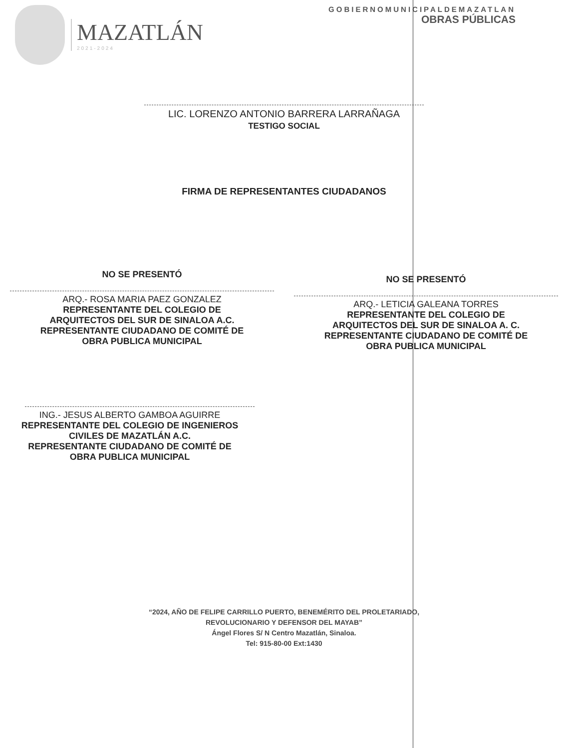MAZATLÁN
2021-2024
GOBIERNOMUNICIPALDEMAZATLAN
OBRAS PÚBLICAS
LIC. LORENZO ANTONIO BARRERA LARRAÑAGA
TESTIGO SOCIAL
FIRMA DE REPRESENTANTES CIUDADANOS
NO SE PRESENTÓ
ARQ.- ROSA MARIA PAEZ GONZALEZ
REPRESENTANTE DEL COLEGIO DE
ARQUITECTOS DEL SUR DE SINALOA A.C.
REPRESENTANTE CIUDADANO DE COMITÉ DE
OBRA PUBLICA MUNICIPAL
NO SE PRESENTÓ
ARQ.- LETICIA GALEANA TORRES
REPRESENTANTE DEL COLEGIO DE
ARQUITECTOS DEL SUR DE SINALOA A. C.
REPRESENTANTE CIUDADANO DE COMITÉ DE
OBRA PUBLICA MUNICIPAL
ING.- JESUS ALBERTO GAMBOA AGUIRRE
REPRESENTANTE DEL COLEGIO DE INGENIEROS
CIVILES DE MAZATLÁN A.C.
REPRESENTANTE CIUDADANO DE COMITÉ DE
OBRA PUBLICA MUNICIPAL
“2024, AÑO DE FELIPE CARRILLO PUERTO, BENEMÉRITO DEL PROLETARIADO,
REVOLUCIONARIO Y DEFENSOR DEL MAYAB”
Ángel Flores S/ N Centro Mazatlán, Sinaloa.
Tel: 915-80-00 Ext:1430